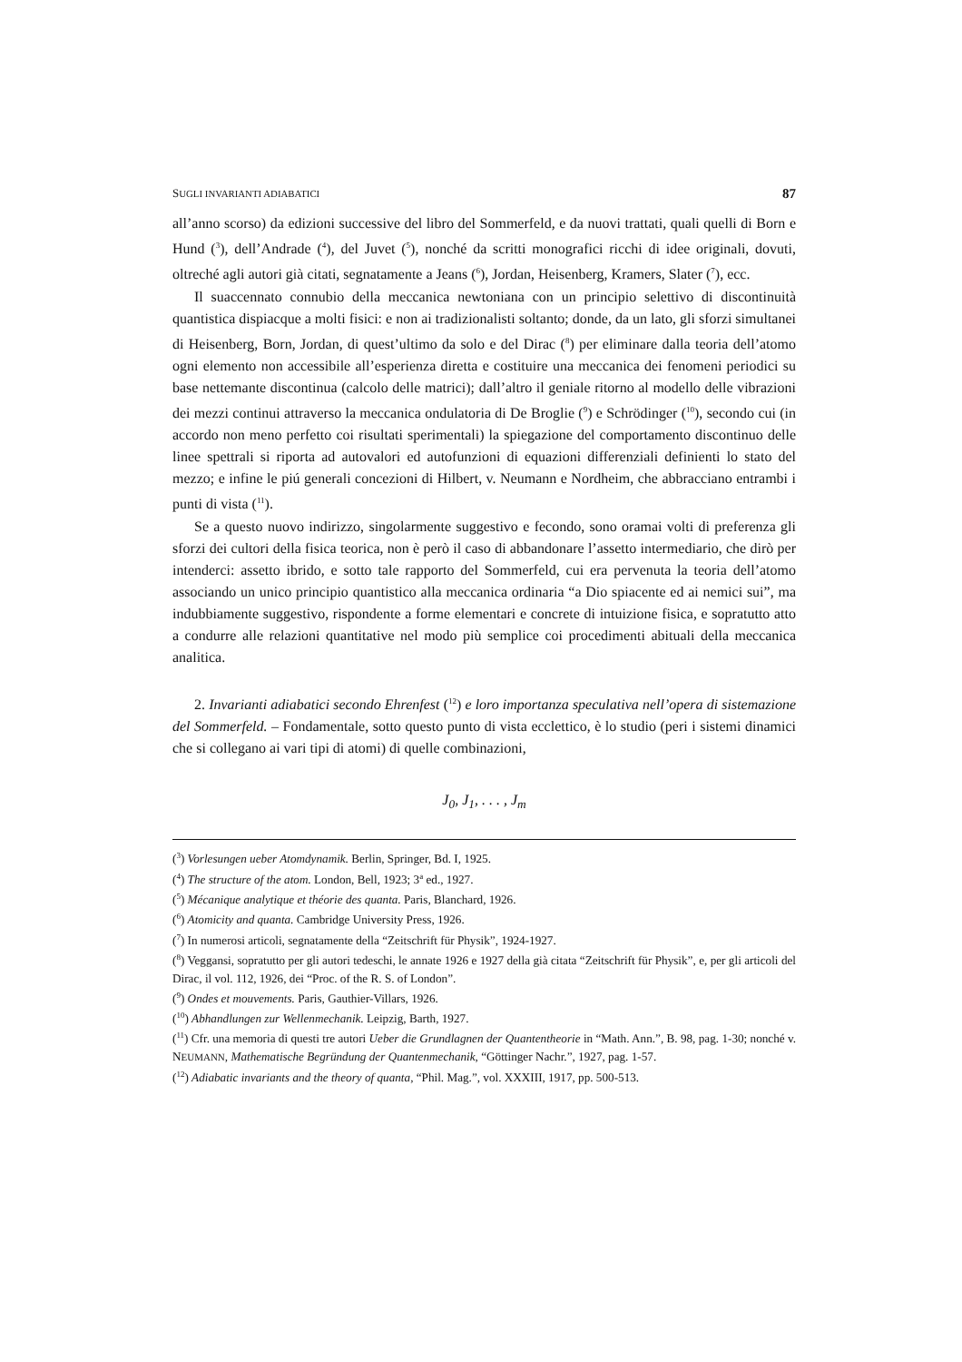SUGLI INVARIANTI ADIABATICI 87
all’anno scorso) da edizioni successive del libro del Sommerfeld, e da nuovi trattati, quali quelli di Born e Hund (<sup>3</sup>), dell’Andrade (<sup>4</sup>), del Juvet (<sup>5</sup>), nonché da scritti monografici ricchi di idee originali, dovuti, oltreché agli autori già citati, segnatamente a Jeans (<sup>6</sup>), Jordan, Heisenberg, Kramers, Slater (<sup>7</sup>), ecc.
Il suaccennato connubio della meccanica newtoniana con un principio selettivo di discontinuità quantistica dispiacque a molti fisici: e non ai tradizionalisti soltanto; donde, da un lato, gli sforzi simultanei di Heisenberg, Born, Jordan, di quest’ultimo da solo e del Dirac (<sup>8</sup>) per eliminare dalla teoria dell’atomo ogni elemento non accessibile all’esperienza diretta e costituire una meccanica dei fenomeni periodici su base nettemante discontinua (calcolo delle matrici); dall’altro il geniale ritorno al modello delle vibrazioni dei mezzi continui attraverso la meccanica ondulatoria di De Broglie (<sup>9</sup>) e Schrödinger (<sup>10</sup>), secondo cui (in accordo non meno perfetto coi risultati sperimentali) la spiegazione del comportamento discontinuo delle linee spettrali si riporta ad autovalori ed autofunzioni di equazioni differenziali definienti lo stato del mezzo; e infine le piú generali concezioni di Hilbert, v. Neumann e Nordheim, che abbracciano entrambi i punti di vista (<sup>11</sup>).
Se a questo nuovo indirizzo, singolarmente suggestivo e fecondo, sono oramai volti di preferenza gli sforzi dei cultori della fisica teorica, non è però il caso di abbandonare l’assetto intermediario, che dirò per intenderci: assetto ibrido, e sotto tale rapporto del Sommerfeld, cui era pervenuta la teoria dell’atomo associando un unico principio quantistico alla meccanica ordinaria “a Dio spiacente ed ai nemici sui”, ma indubbiamente suggestivo, rispondente a forme elementari e concrete di intuizione fisica, e sopratutto atto a condurre alle relazioni quantitative nel modo più semplice coi procedimenti abituali della meccanica analitica.
2. Invarianti adiabatici secondo Ehrenfest (<sup>12</sup>) e loro importanza speculativa nell’opera di sistemazione del Sommerfeld. – Fondamentale, sotto questo punto di vista ecclettico, è lo studio (peri i sistemi dinamici che si collegano ai vari tipi di atomi) di quelle combinazioni,
J<sub>0</sub>, J<sub>1</sub>, . . . , J<sub>m</sub>
(<sup>3</sup>) Vorlesungen ueber Atomdynamik. Berlin, Springer, Bd. I, 1925.
(<sup>4</sup>) The structure of the atom. London, Bell, 1923; 3<sup>a</sup> ed., 1927.
(<sup>5</sup>) Mécanique analytique et théorie des quanta. Paris, Blanchard, 1926.
(<sup>6</sup>) Atomicity and quanta. Cambridge University Press, 1926.
(<sup>7</sup>) In numerosi articoli, segnatamente della “Zeitschrift für Physik”, 1924-1927.
(<sup>8</sup>) Veggansi, sopratutto per gli autori tedeschi, le annate 1926 e 1927 della già citata “Zeitschrift für Physik”, e, per gli articoli del Dirac, il vol. 112, 1926, dei “Proc. of the R. S. of London”.
(<sup>9</sup>) Ondes et mouvements. Paris, Gauthier-Villars, 1926.
(<sup>10</sup>) Abhandlungen zur Wellenmechanik. Leipzig, Barth, 1927.
(<sup>11</sup>) Cfr. una memoria di questi tre autori Ueber die Grundlagnen der Quantentheorie in “Math. Ann.”, B. 98, pag. 1-30; nonché v. NEUMANN, Mathematische Begründung der Quantenmechanik, “Göttinger Nachr.”, 1927, pag. 1-57.
(<sup>12</sup>) Adiabatic invariants and the theory of quanta, “Phil. Mag.”, vol. XXXIII, 1917, pp. 500-513.